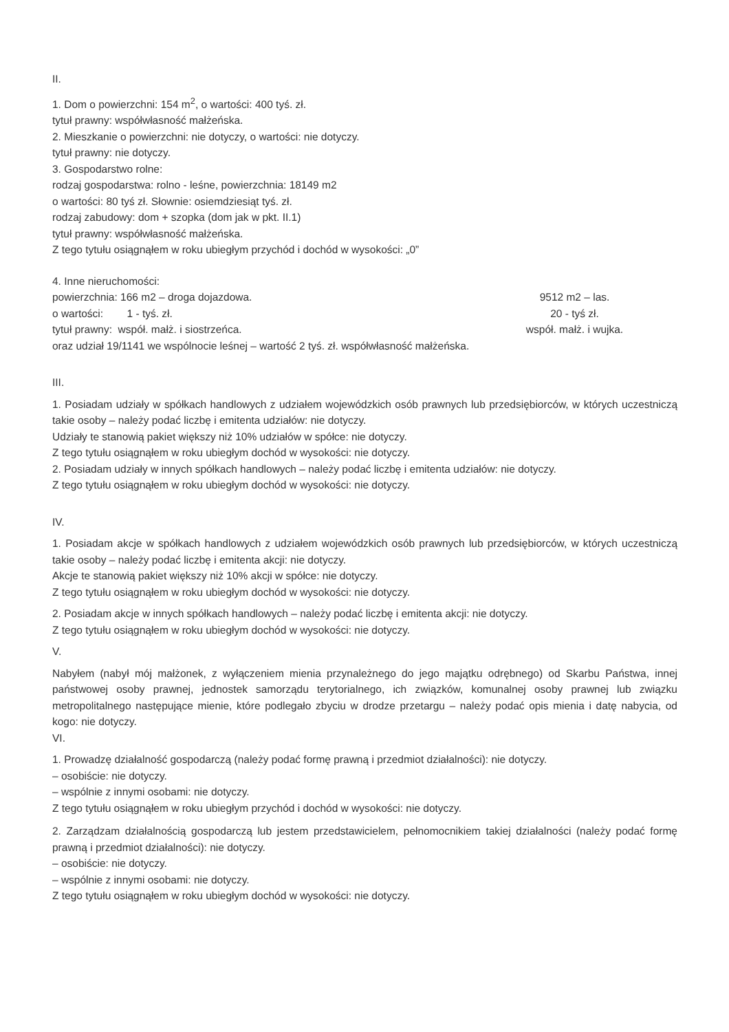II.
1. Dom o powierzchni: 154 m<sup>2</sup>, o wartości: 400 tyś. zł.
tytuł prawny: współwłasność małżeńska.
2. Mieszkanie o powierzchni: nie dotyczy, o wartości: nie dotyczy.
tytuł prawny: nie dotyczy.
3. Gospodarstwo rolne:
rodzaj gospodarstwa: rolno - leśne, powierzchnia: 18149 m2
o wartości: 80 tyś zł. Słownie: osiemdziesiąt tyś. zł.
rodzaj zabudowy: dom + szopka (dom jak w pkt. II.1)
tytuł prawny: współwłasność małżeńska.
Z tego tytułu osiągnąłem w roku ubiegłym przychód i dochód w wysokości: „0”
4. Inne nieruchomości:
powierzchnia: 166 m2 – droga dojazdowa. 9512 m2 – las.
o wartości: 1 - tyś. zł. 20 - tyś zł.
tytuł prawny: współ. małż. i siostrzeńca. współ. małż. i wujka.
oraz udział 19/1141 we wspólnocie leśnej – wartość 2 tyś. zł. współwłasność małżeńska.
III.
1. Posiadam udziały w spółkach handlowych z udziałem wojewódzkich osób prawnych lub przedsiębiorców, w których uczestniczą takie osoby – należy podać liczbę i emitenta udziałów: nie dotyczy.
Udziały te stanowią pakiet większy niż 10% udziałów w spółce: nie dotyczy.
Z tego tytułu osiągnąłem w roku ubiegłym dochód w wysokości: nie dotyczy.
2. Posiadam udziały w innych spółkach handlowych – należy podać liczbę i emitenta udziałów: nie dotyczy.
Z tego tytułu osiągnąłem w roku ubiegłym dochód w wysokości: nie dotyczy.
IV.
1. Posiadam akcje w spółkach handlowych z udziałem wojewódzkich osób prawnych lub przedsiębiorców, w których uczestniczą takie osoby – należy podać liczbę i emitenta akcji: nie dotyczy.
Akcje te stanowią pakiet większy niż 10% akcji w spółce: nie dotyczy.
Z tego tytułu osiągnąłem w roku ubiegłym dochód w wysokości: nie dotyczy.
2. Posiadam akcje w innych spółkach handlowych – należy podać liczbę i emitenta akcji: nie dotyczy.
Z tego tytułu osiągnąłem w roku ubiegłym dochód w wysokości: nie dotyczy.
V.
Nabyłem (nabył mój małżonek, z wyłączeniem mienia przynależnego do jego majątku odrębnego) od Skarbu Państwa, innej państwowej osoby prawnej, jednostek samorządu terytorialnego, ich związków, komunalnej osoby prawnej lub związku metropolitalnego następujące mienie, które podlegało zbyciu w drodze przetargu – należy podać opis mienia i datę nabycia, od kogo: nie dotyczy.
VI.
1. Prowadzę działalność gospodarczą (należy podać formę prawną i przedmiot działalności): nie dotyczy.
– osobiście: nie dotyczy.
– wspólnie z innymi osobami: nie dotyczy.
Z tego tytułu osiągnąłem w roku ubiegłym przychód i dochód w wysokości: nie dotyczy.
2. Zarządzam działalnością gospodarczą lub jestem przedstawicielem, pełnomocnikiem takiej działalności (należy podać formę prawną i przedmiot działalności): nie dotyczy.
– osobiście: nie dotyczy.
– wspólnie z innymi osobami: nie dotyczy.
Z tego tytułu osiągnąłem w roku ubiegłym dochód w wysokości: nie dotyczy.